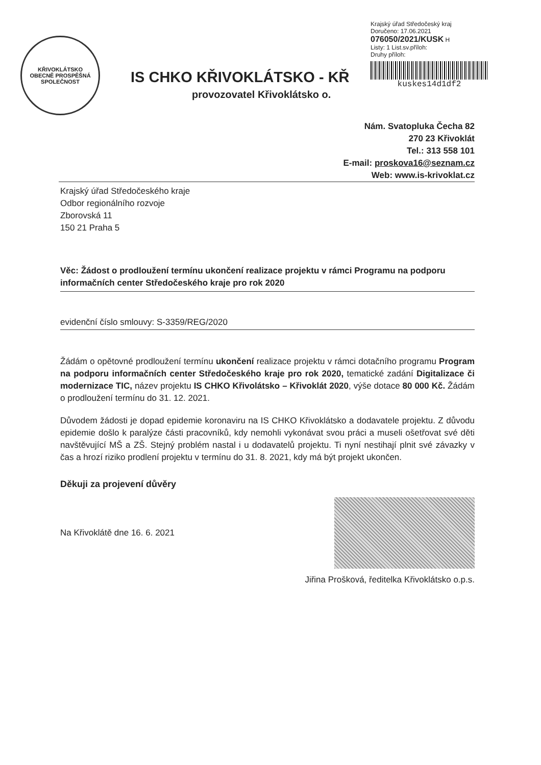KŘIVOKLÁTSKO
OBECNĚ PROSPĚŠNÁ SPOLEČNOST
IS CHKO KŘIVOKLÁTSKO - KŘ
provozovatel Křivoklátsko o.
Krajský úřad Středočeský kraj
Doručeno: 17.06.2021
076050/2021/KUSK H
Listy: 1 List.sv.příloh:
Druhy příloh:
kuskes14d1df2
Nám. Svatopluka Čecha 82
270 23 Křivoklát
Tel.: 313 558 101
E-mail: proskova16@seznam.cz
Web: www.is-krivoklat.cz
Krajský úřad Středočeského kraje
Odbor regionálního rozvoje
Zborovská 11
150 21 Praha 5
Věc: Žádost o prodloužení termínu ukončení realizace projektu v rámci Programu na podporu informačních center Středočeského kraje pro rok 2020
evidenční číslo smlouvy: S-3359/REG/2020
Žádám o opětovné prodloužení termínu ukončení realizace projektu v rámci dotačního programu Program na podporu informačních center Středočeského kraje pro rok 2020, tematické zadání Digitalizace či modernizace TIC, název projektu IS CHKO Křivolátsko – Křivoklát 2020, výše dotace 80 000 Kč. Žádám o prodloužení termínu do 31. 12. 2021.
Důvodem žádosti je dopad epidemie koronaviru na IS CHKO Křivoklátsko a dodavatele projektu. Z důvodu epidemie došlo k paralýze části pracovníků, kdy nemohli vykonávat svou práci a museli ošetřovat své děti navštěvující MŠ a ZŠ. Stejný problém nastal i u dodavatelů projektu. Ti nyní nestihají plnit své závazky v čas a hrozí riziko prodlení projektu v termínu do 31. 8. 2021, kdy má být projekt ukončen.
Děkuji za projevení důvěry
Na Křivoklátě dne 16. 6. 2021
Jiřina Prošková, ředitelka Křivoklátsko o.p.s.